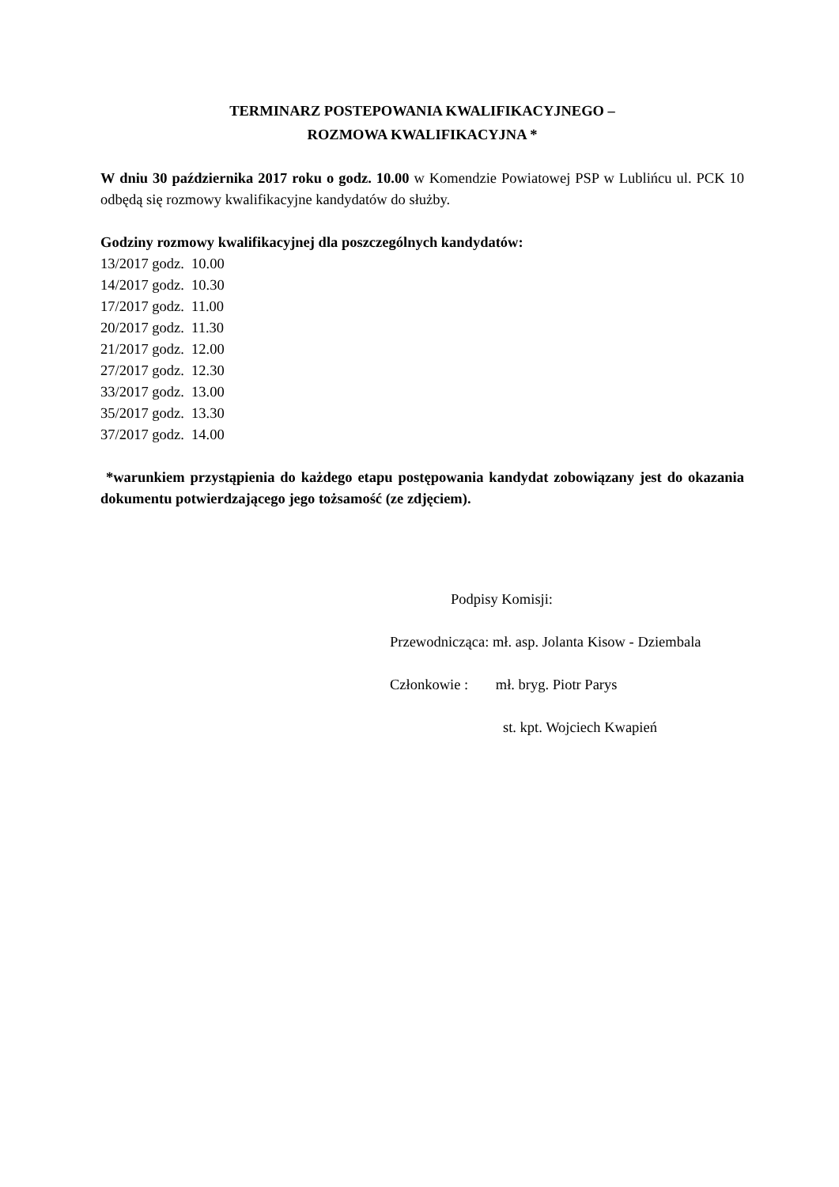TERMINARZ POSTEPOWANIA KWALIFIKACYJNEGO –
ROZMOWA KWALIFIKACYJNA *
W dniu 30 października 2017 roku o godz. 10.00 w Komendzie Powiatowej PSP w Lublińcu ul. PCK 10 odbędą się rozmowy kwalifikacyjne kandydatów do służby.
Godziny rozmowy kwalifikacyjnej dla poszczególnych kandydatów:
13/2017 godz. 10.00
14/2017 godz. 10.30
17/2017 godz. 11.00
20/2017 godz. 11.30
21/2017 godz. 12.00
27/2017 godz. 12.30
33/2017 godz. 13.00
35/2017 godz. 13.30
37/2017 godz. 14.00
*warunkiem przystąpienia do każdego etapu postępowania kandydat zobowiązany jest do okazania dokumentu potwierdzającego jego tożsamość (ze zdjęciem).
Podpisy Komisji:
Przewodnicząca: mł. asp. Jolanta Kisow - Dziembala
Członkowie : mł. bryg. Piotr Parys
st. kpt. Wojciech Kwapień